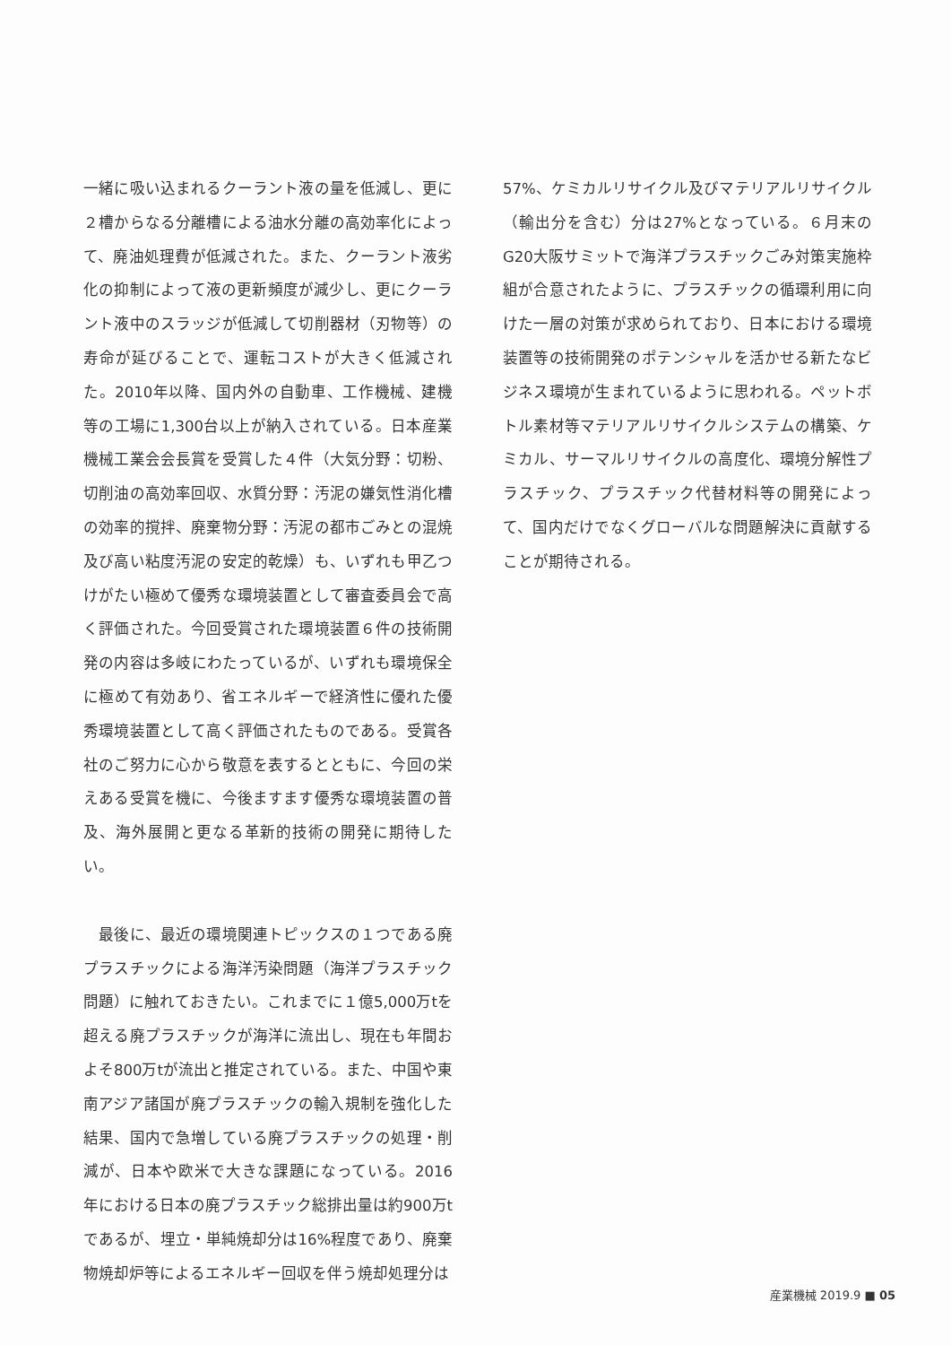一緒に吸い込まれるクーラント液の量を低減し、更に２槽からなる分離槽による油水分離の高効率化によって、廃油処理費が低減された。また、クーラント液劣化の抑制によって液の更新頻度が減少し、更にクーラント液中のスラッジが低減して切削器材（刃物等）の寿命が延びることで、運転コストが大きく低減された。2010年以降、国内外の自動車、工作機械、建機等の工場に1,300台以上が納入されている。日本産業機械工業会会長賞を受賞した４件（大気分野：切粉、切削油の高効率回収、水質分野：汚泥の嫌気性消化槽の効率的撹拌、廃棄物分野：汚泥の都市ごみとの混焼及び高い粘度汚泥の安定的乾燥）も、いずれも甲乙つけがたい極めて優秀な環境装置として審査委員会で高く評価された。今回受賞された環境装置６件の技術開発の内容は多岐にわたっているが、いずれも環境保全に極めて有効あり、省エネルギーで経済性に優れた優秀環境装置として高く評価されたものである。受賞各社のご努力に心から敬意を表するとともに、今回の栄えある受賞を機に、今後ますます優秀な環境装置の普及、海外展開と更なる革新的技術の開発に期待したい。
　最後に、最近の環境関連トピックスの１つである廃プラスチックによる海洋汚染問題（海洋プラスチック問題）に触れておきたい。これまでに１億5,000万tを超える廃プラスチックが海洋に流出し、現在も年間およそ800万tが流出と推定されている。また、中国や東南アジア諸国が廃プラスチックの輸入規制を強化した結果、国内で急増している廃プラスチックの処理・削減が、日本や欧米で大きな課題になっている。2016年における日本の廃プラスチック総排出量は約900万tであるが、埋立・単純焼却分は16%程度であり、廃棄物焼却炉等によるエネルギー回収を伴う焼却処理分は
57%、ケミカルリサイクル及びマテリアルリサイクル（輸出分を含む）分は27%となっている。６月末のG20大阪サミットで海洋プラスチックごみ対策実施枠組が合意されたように、プラスチックの循環利用に向けた一層の対策が求められており、日本における環境装置等の技術開発のポテンシャルを活かせる新たなビジネス環境が生まれているように思われる。ペットボトル素材等マテリアルリサイクルシステムの構築、ケミカル、サーマルリサイクルの高度化、環境分解性プラスチック、プラスチック代替材料等の開発によって、国内だけでなくグローバルな問題解決に貢献することが期待される。
産業機械 2019.9 ■ 05